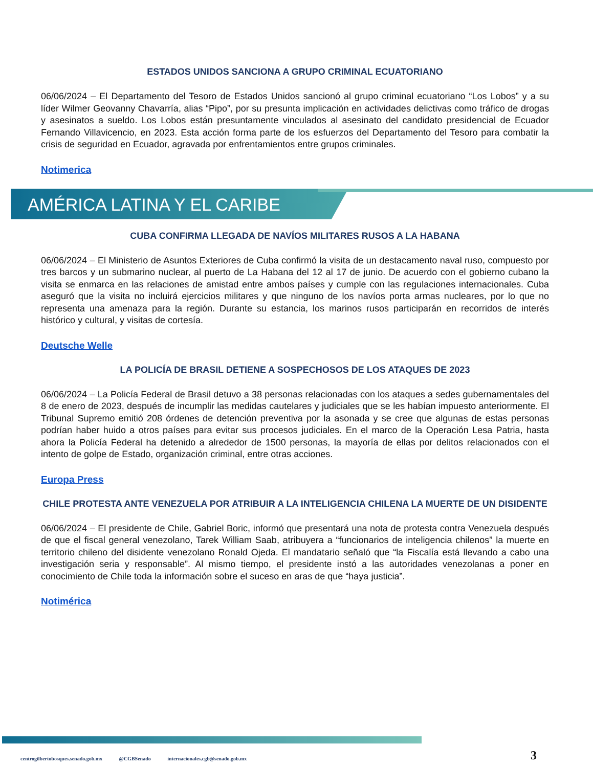ESTADOS UNIDOS SANCIONA A GRUPO CRIMINAL ECUATORIANO
06/06/2024 – El Departamento del Tesoro de Estados Unidos sancionó al grupo criminal ecuatoriano “Los Lobos” y a su líder Wilmer Geovanny Chavarría, alias “Pipo”, por su presunta implicación en actividades delictivas como tráfico de drogas y asesinatos a sueldo. Los Lobos están presuntamente vinculados al asesinato del candidato presidencial de Ecuador Fernando Villavicencio, en 2023. Esta acción forma parte de los esfuerzos del Departamento del Tesoro para combatir la crisis de seguridad en Ecuador, agravada por enfrentamientos entre grupos criminales.
Notimerica
AMÉRICA LATINA Y EL CARIBE
CUBA CONFIRMA LLEGADA DE NAVÍOS MILITARES RUSOS A LA HABANA
06/06/2024 – El Ministerio de Asuntos Exteriores de Cuba confirmó la visita de un destacamento naval ruso, compuesto por tres barcos y un submarino nuclear, al puerto de La Habana del 12 al 17 de junio. De acuerdo con el gobierno cubano la visita se enmarca en las relaciones de amistad entre ambos países y cumple con las regulaciones internacionales. Cuba aseguró que la visita no incluirá ejercicios militares y que ninguno de los navíos porta armas nucleares, por lo que no representa una amenaza para la región. Durante su estancia, los marinos rusos participarán en recorridos de interés histórico y cultural, y visitas de cortesía.
Deutsche Welle
LA POLICÍA DE BRASIL DETIENE A SOSPECHOSOS DE LOS ATAQUES DE 2023
06/06/2024 – La Policía Federal de Brasil detuvo a 38 personas relacionadas con los ataques a sedes gubernamentales del 8 de enero de 2023, después de incumplir las medidas cautelares y judiciales que se les habían impuesto anteriormente. El Tribunal Supremo emitió 208 órdenes de detención preventiva por la asonada y se cree que algunas de estas personas podrían haber huido a otros países para evitar sus procesos judiciales. En el marco de la Operación Lesa Patria, hasta ahora la Policía Federal ha detenido a alrededor de 1500 personas, la mayoría de ellas por delitos relacionados con el intento de golpe de Estado, organización criminal, entre otras acciones.
Europa Press
CHILE PROTESTA ANTE VENEZUELA POR ATRIBUIR A LA INTELIGENCIA CHILENA LA MUERTE DE UN DISIDENTE
06/06/2024 – El presidente de Chile, Gabriel Boric, informó que presentará una nota de protesta contra Venezuela después de que el fiscal general venezolano, Tarek William Saab, atribuyera a “funcionarios de inteligencia chilenos” la muerte en territorio chileno del disidente venezolano Ronald Ojeda. El mandatario señaló que “la Fiscalía está llevando a cabo una investigación seria y responsable”. Al mismo tiempo, el presidente instó a las autoridades venezolanas a poner en conocimiento de Chile toda la información sobre el suceso en aras de que “haya justicia”.
Notimérica
centrogilbertobosques.senado.gob.mx @CGBSenado internacionales.cgb@senado.gob.mx
3